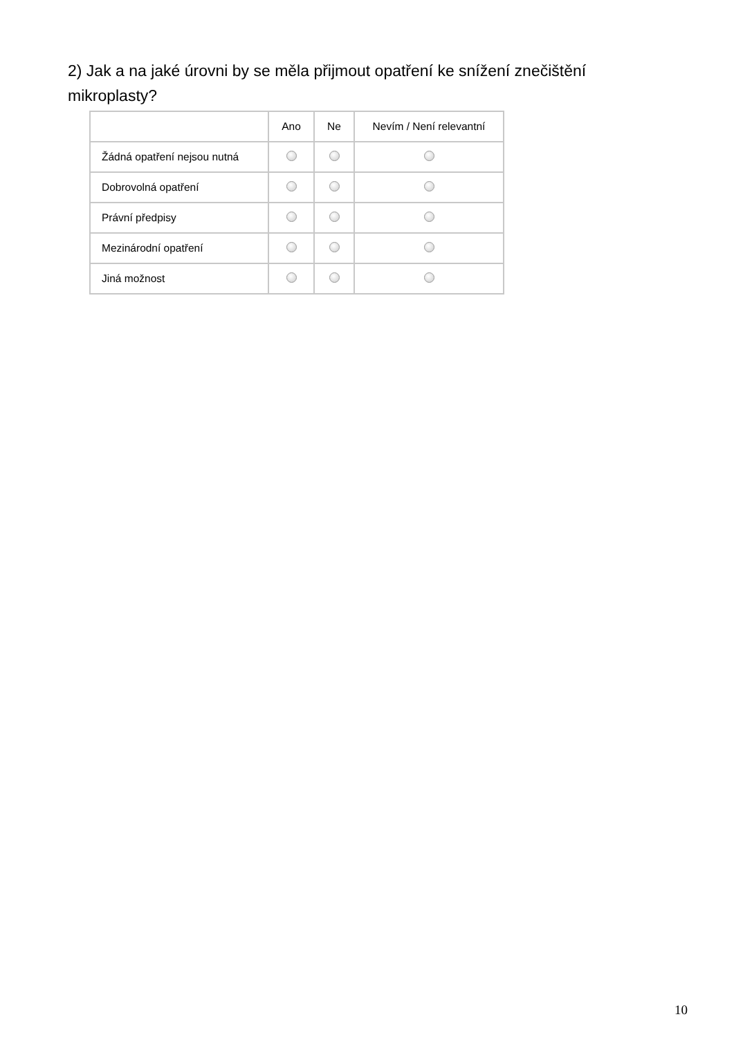2) Jak a na jaké úrovni by se měla přijmout opatření ke snížení znečištění mikroplasty?
| | Ano | Ne | Nevím / Není relevantní |
| --- | --- | --- | --- |
| Žádná opatření nejsou nutná | | | |
| Dobrovolná opatření | | | |
| Právní předpisy | | | |
| Mezinárodní opatření | | | |
| Jiná možnost | | | |
10